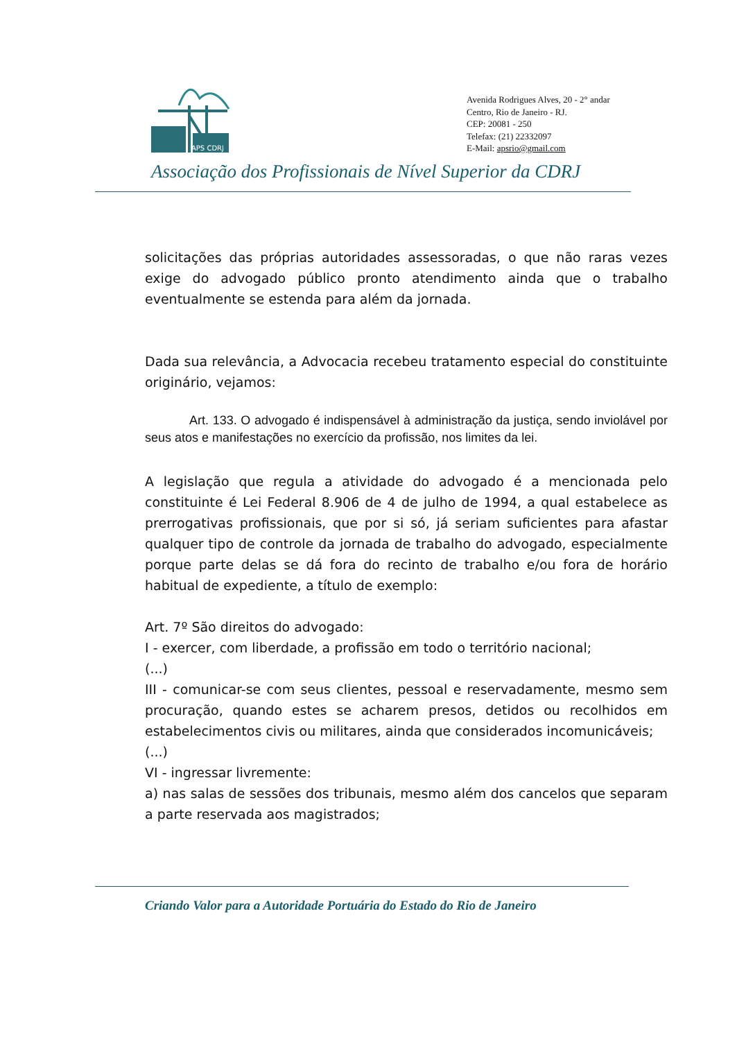APS CDRJ
Avenida Rodrigues Alves, 20 - 2° andar
Centro, Rio de Janeiro - RJ.
CEP: 20081 - 250
Telefax: (21) 22332097
E-Mail: apsrio@gmail.com
Associação dos Profissionais de Nível Superior da CDRJ
solicitações das próprias autoridades assessoradas, o que não raras vezes exige do advogado público pronto atendimento ainda que o trabalho eventualmente se estenda para além da jornada.
Dada sua relevância, a Advocacia recebeu tratamento especial do constituinte originário, vejamos:
Art. 133. O advogado é indispensável à administração da justiça, sendo inviolável por seus atos e manifestações no exercício da profissão, nos limites da lei.
A legislação que regula a atividade do advogado é a mencionada pelo constituinte é Lei Federal 8.906 de 4 de julho de 1994, a qual estabelece as prerrogativas profissionais, que por si só, já seriam suficientes para afastar qualquer tipo de controle da jornada de trabalho do advogado, especialmente porque parte delas se dá fora do recinto de trabalho e/ou fora de horário habitual de expediente, a título de exemplo:
Art. 7º São direitos do advogado:
I - exercer, com liberdade, a profissão em todo o território nacional;
(...)
III - comunicar-se com seus clientes, pessoal e reservadamente, mesmo sem procuração, quando estes se acharem presos, detidos ou recolhidos em estabelecimentos civis ou militares, ainda que considerados incomunicáveis;
(...)
VI - ingressar livremente:
a) nas salas de sessões dos tribunais, mesmo além dos cancelos que separam a parte reservada aos magistrados;
Criando Valor para a Autoridade Portuária do Estado do Rio de Janeiro